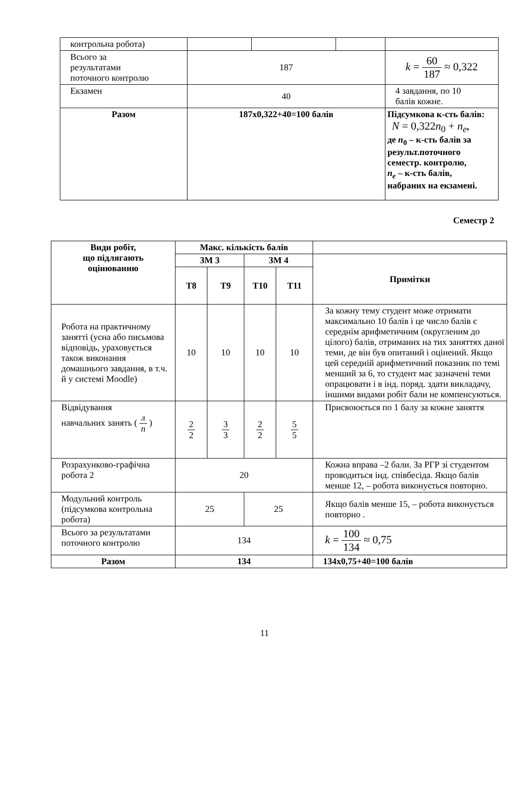| контрольна робота) | | | | |
| Всього за результатами поточного контролю | 187 | | | k = 60 187 ≈ 0,322 |
| Екзамен | 40 | | | 4 завдання, по 10 балів кожне. |
| Разом | 187x0,322+40=100 балів | | | Підсумкова к-сть балів: N = 0,322 n<sub>0</sub> + n<sub>e</sub> , де n<sub>0</sub> – к-сть балів за результ.поточного семестр. контролю, n<sub>e</sub> – к-сть балів, набраних на екзамені. |
Семестр 2
| Види робіт, що підлягають оцінюванню | Макс. кількість балів | | | | |
| --- | --- | --- | --- | --- | --- |
| | ЗМ 3 | | ЗМ 4 | | Примітки |
| | Т8 | Т9 | Т10 | Т11 | |
| Робота на практичному занятті (усна або письмова відповідь, ураховується також виконання домашнього завдання, в т.ч. й у системі Moodle) | 10 | 10 | 10 | 10 | За кожну тему студент може отримати максимально 10 балів і це число балів є середнім арифметичним (округленим до цілого) балів, отриманих на тих заняттях даної теми, де він був опитаний і оцінений. Якщо цей середній арифметичний показник по темі менший за 6, то студент має зазначені теми опрацювати і в інд. поряд. здати викладачу, іншими видами робіт бали не компенсуються. |
| Відвідування навчальних занять ( л п ) | 2 2 | 3 3 | 2 2 | 5 5 | Присвоюється по 1 балу за кожне заняття |
| Розрахунково-графічна робота 2 | 20 | | | | Кожна вправа –2 бали. За РГР зі студентом проводиться інд. співбесіда. Якщо балів менше 12, – робота виконується повторно. |
| Модульний контроль (підсумкова контрольна робота) | 25 | | 25 | | Якщо балів менше 15, – робота виконується повторно . |
| Всього за результатами поточного контролю | 134 | | | | k = 100 134 ≈ 0,75 |
| Разом | 134 | | | | 134x0,75+40=100 балів |
11